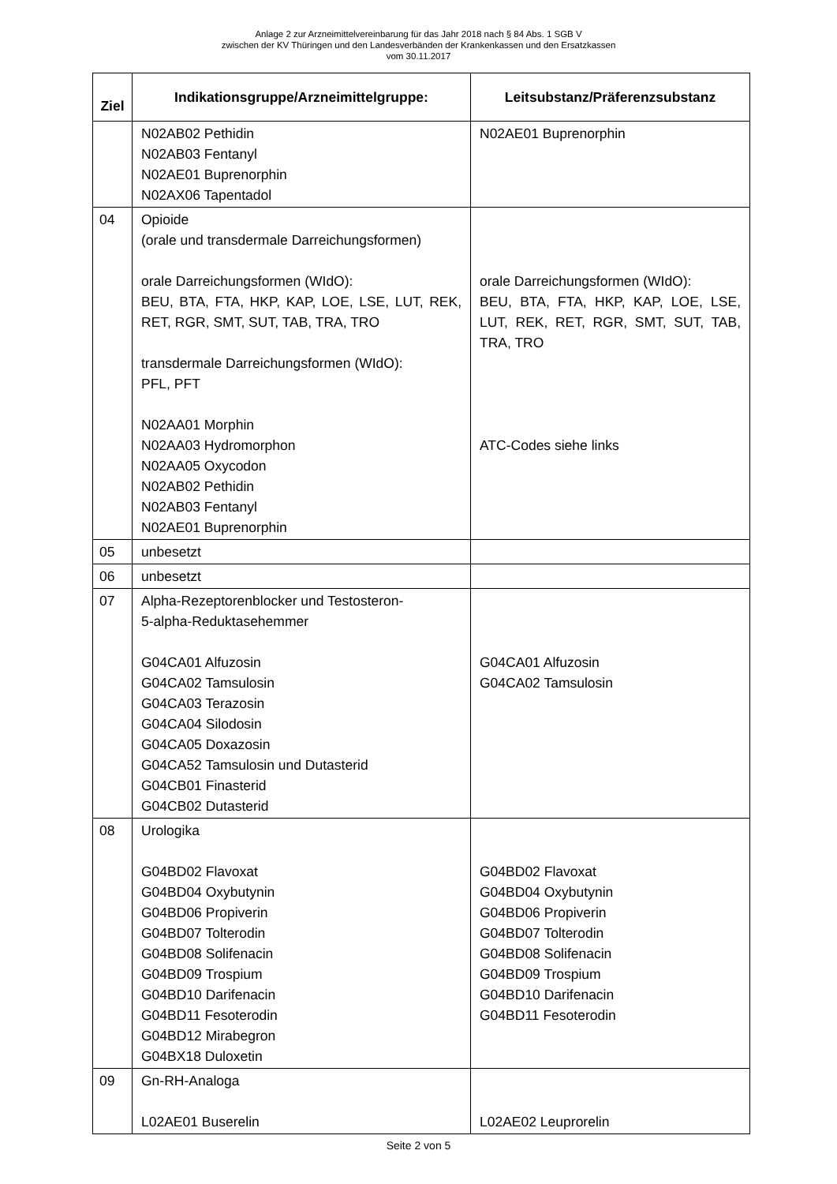Anlage 2 zur Arzneimittelvereinbarung für das Jahr 2018 nach § 84 Abs. 1 SGB V
zwischen der KV Thüringen und den Landesverbänden der Krankenkassen und den Ersatzkassen
vom 30.11.2017
| Ziel | Indikationsgruppe/Arzneimittelgruppe: | Leitsubstanz/Präferenzsubstanz |
| --- | --- | --- |
| | N02AB02 Pethidin N02AB03 Fentanyl N02AE01 Buprenorphin N02AX06 Tapentadol | N02AE01 Buprenorphin |
| 04 | Opioide (orale und transdermale Darreichungsformen) orale Darreichungsformen (WIdO): BEU, BTA, FTA, HKP, KAP, LOE, LSE, LUT, REK, RET, RGR, SMT, SUT, TAB, TRA, TRO transdermale Darreichungsformen (WIdO): PFL, PFT N02AA01 Morphin N02AA03 Hydromorphon N02AA05 Oxycodon N02AB02 Pethidin N02AB03 Fentanyl N02AE01 Buprenorphin | orale Darreichungsformen (WIdO): BEU, BTA, FTA, HKP, KAP, LOE, LSE, LUT, REK, RET, RGR, SMT, SUT, TAB, TRA, TRO ATC-Codes siehe links |
| 05 | unbesetzt | |
| 06 | unbesetzt | |
| 07 | Alpha-Rezeptorenblocker und Testosteron- 5-alpha-Reduktasehemmer G04CA01 Alfuzosin G04CA02 Tamsulosin G04CA03 Terazosin G04CA04 Silodosin G04CA05 Doxazosin G04CA52 Tamsulosin und Dutasterid G04CB01 Finasterid G04CB02 Dutasterid | G04CA01 Alfuzosin G04CA02 Tamsulosin |
| 08 | Urologika G04BD02 Flavoxat G04BD04 Oxybutynin G04BD06 Propiverin G04BD07 Tolterodin G04BD08 Solifenacin G04BD09 Trospium G04BD10 Darifenacin G04BD11 Fesoterodin G04BD12 Mirabegron G04BX18 Duloxetin | G04BD02 Flavoxat G04BD04 Oxybutynin G04BD06 Propiverin G04BD07 Tolterodin G04BD08 Solifenacin G04BD09 Trospium G04BD10 Darifenacin G04BD11 Fesoterodin |
| 09 | Gn-RH-Analoga L02AE01 Buserelin | L02AE02 Leuprorelin |
Seite 2 von 5